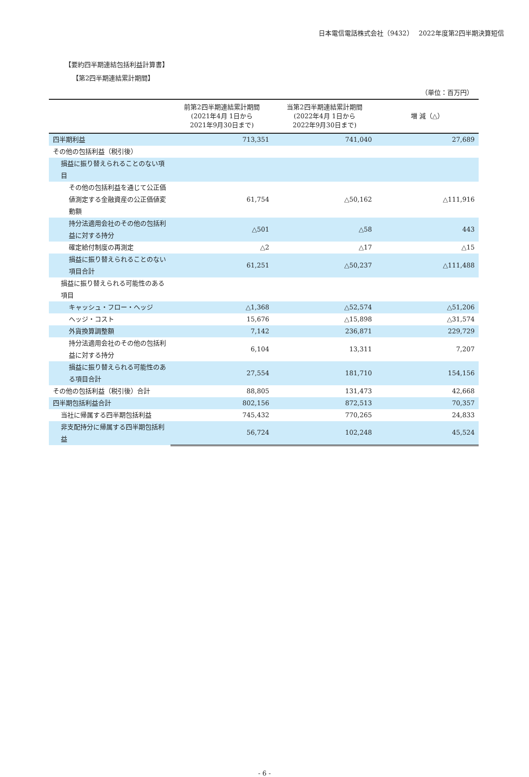日本電信電話株式会社（9432）　 2022年度第2四半期決算短信
【要約四半期連結包括利益計算書】
【第2四半期連結累計期間】
（単位：百万円）
| | 前第2四半期連結累計期間 (2021年4月 1日から 2021年9月30日まで) | 当第2四半期連結累計期間 (2022年4月 1日から 2022年9月30日まで) | 増 減（△） |
| --- | --- | --- | --- |
| 四半期利益 | 713,351 | 741,040 | 27,689 |
| その他の包括利益（税引後） | | | |
| 損益に振り替えられることのない項目 | | | |
| その他の包括利益を通じて公正価値測定する金融資産の公正価値変動額 | 61,754 | △50,162 | △111,916 |
| 持分法適用会社のその他の包括利益に対する持分 | △501 | △58 | 443 |
| 確定給付制度の再測定 | △2 | △17 | △15 |
| 損益に振り替えられることのない項目合計 | 61,251 | △50,237 | △111,488 |
| 損益に振り替えられる可能性のある項目 | | | |
| キャッシュ・フロー・ヘッジ | △1,368 | △52,574 | △51,206 |
| ヘッジ・コスト | 15,676 | △15,898 | △31,574 |
| 外貨換算調整額 | 7,142 | 236,871 | 229,729 |
| 持分法適用会社のその他の包括利益に対する持分 | 6,104 | 13,311 | 7,207 |
| 損益に振り替えられる可能性のある項目合計 | 27,554 | 181,710 | 154,156 |
| その他の包括利益（税引後）合計 | 88,805 | 131,473 | 42,668 |
| 四半期包括利益合計 | 802,156 | 872,513 | 70,357 |
| 当社に帰属する四半期包括利益 | 745,432 | 770,265 | 24,833 |
| 非支配持分に帰属する四半期包括利益 | 56,724 | 102,248 | 45,524 |
- 6 -